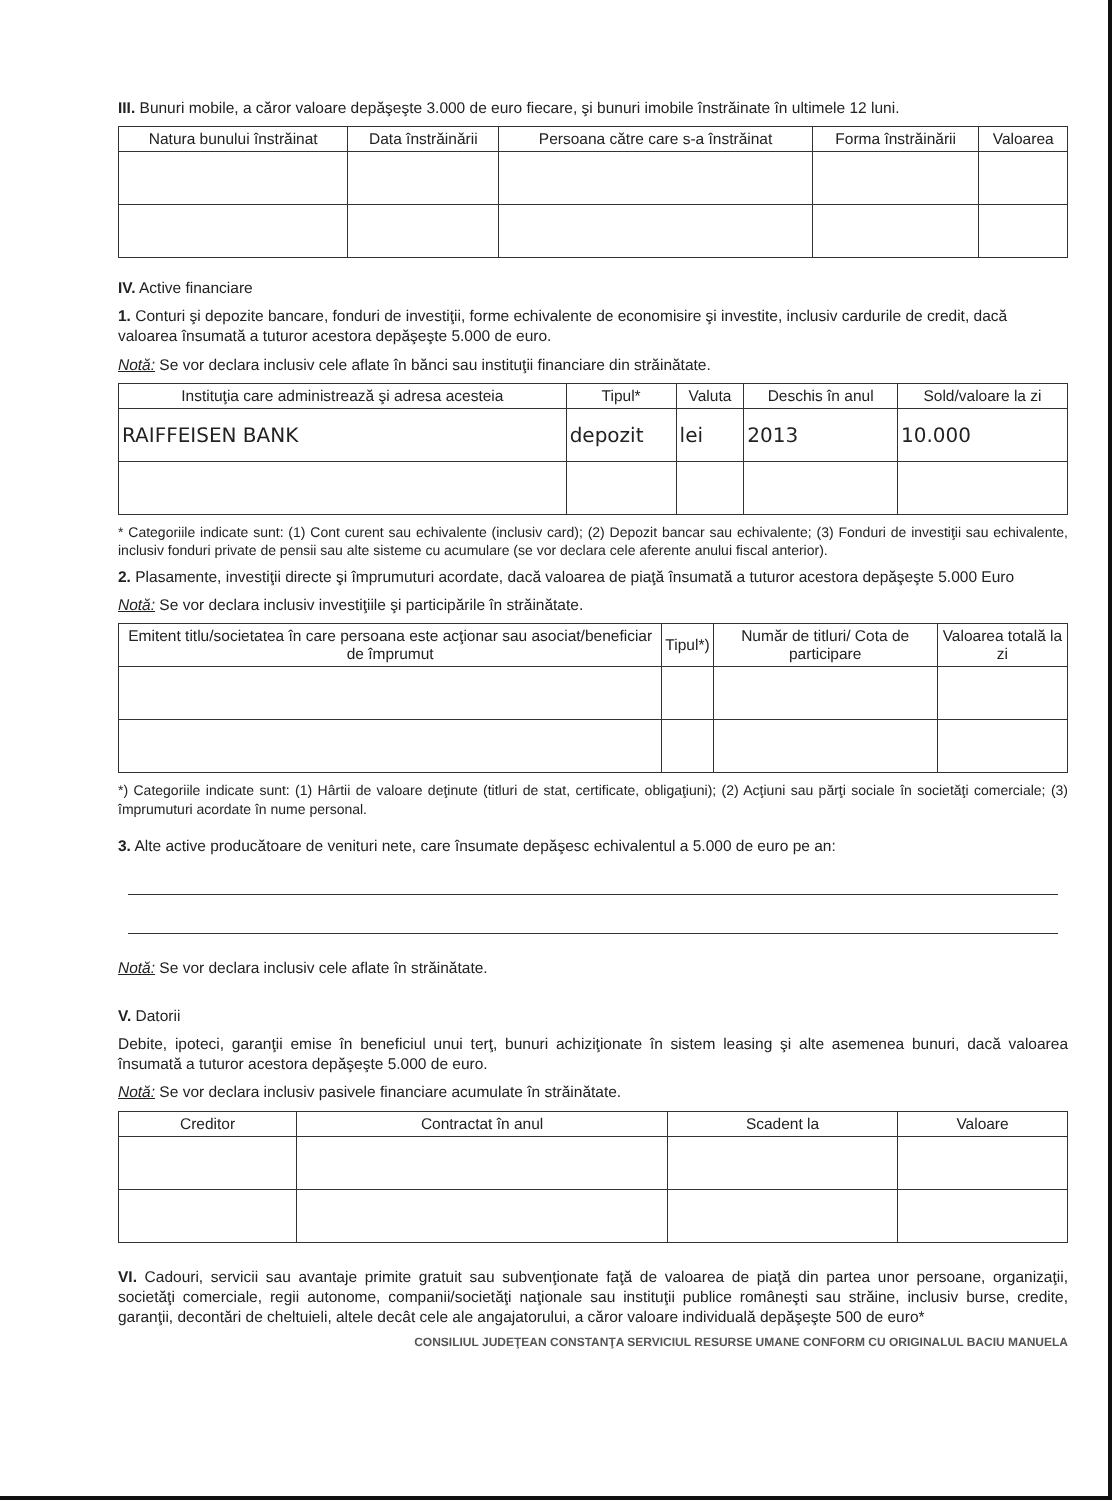III. Bunuri mobile, a căror valoare depăşeşte 3.000 de euro fiecare, şi bunuri imobile înstrăinate în ultimele 12 luni.
| Natura bunului înstrăinat | Data înstrăinării | Persoana către care s-a înstrăinat | Forma înstrăinării | Valoarea |
| --- | --- | --- | --- | --- |
IV. Active financiare
1. Conturi şi depozite bancare, fonduri de investiţii, forme echivalente de economisire şi investite, inclusiv cardurile de credit, dacă valoarea însumată a tuturor acestora depăşeşte 5.000 de euro.
Notă: Se vor declara inclusiv cele aflate în bănci sau instituţii financiare din străinătate.
| Instituţia care administrează şi adresa acesteia | Tipul* | Valuta | Deschis în anul | Sold/valoare la zi |
| --- | --- | --- | --- | --- |
| RAIFFEISEN BANK | depozit | lei | 2013 | 10.000 |
* Categoriile indicate sunt: (1) Cont curent sau echivalente (inclusiv card); (2) Depozit bancar sau echivalente; (3) Fonduri de investiţii sau echivalente, inclusiv fonduri private de pensii sau alte sisteme cu acumulare (se vor declara cele aferente anului fiscal anterior).
2. Plasamente, investiţii directe şi împrumuturi acordate, dacă valoarea de piaţă însumată a tuturor acestora depăşeşte 5.000 Euro
Notă: Se vor declara inclusiv investiţiile şi participările în străinătate.
| Emitent titlu/societatea în care persoana este acţionar sau asociat/beneficiar de împrumut | Tipul*) | Număr de titluri/ Cota de participare | Valoarea totală la zi |
| --- | --- | --- | --- |
*) Categoriile indicate sunt: (1) Hârtii de valoare deţinute (titluri de stat, certificate, obligaţiuni); (2) Acţiuni sau părţi sociale în societăţi comerciale; (3) împrumuturi acordate în nume personal.
3. Alte active producătoare de venituri nete, care însumate depăşesc echivalentul a 5.000 de euro pe an:
Notă: Se vor declara inclusiv cele aflate în străinătate.
V. Datorii
Debite, ipoteci, garanţii emise în beneficiul unui terţ, bunuri achiziţionate în sistem leasing şi alte asemenea bunuri, dacă valoarea însumată a tuturor acestora depăşeşte 5.000 de euro.
Notă: Se vor declara inclusiv pasivele financiare acumulate în străinătate.
| Creditor | Contractat în anul | Scadent la | Valoare |
| --- | --- | --- | --- |
VI. Cadouri, servicii sau avantaje primite gratuit sau subvenţionate faţă de valoarea de piaţă din partea unor persoane, organizaţii, societăţi comerciale, regii autonome, companii/societăţi naţionale sau instituţii publice româneşti sau străine, inclusiv burse, credite, garanţii, decontări de cheltuieli, altele decât cele ale angajatorului, a căror valoare individuală depăşeşte 500 de euro*
CONSILIUL JUDEŢEAN CONSTANŢA SERVICIUL RESURSE UMANE CONFORM CU ORIGINALUL BACIU MANUELA